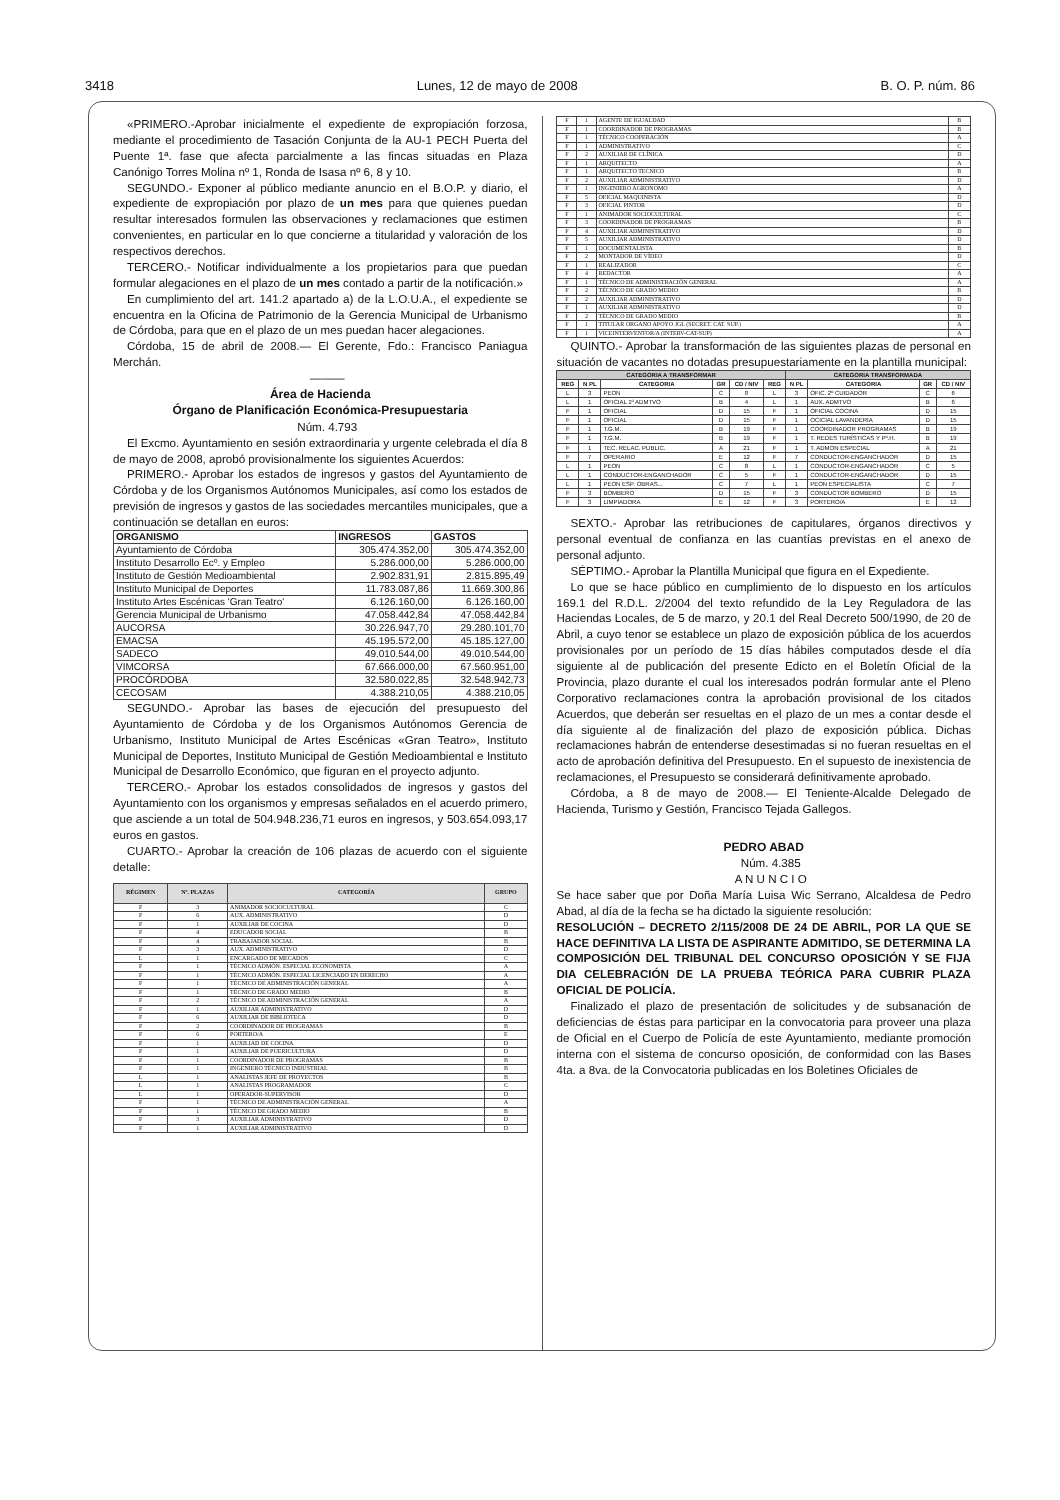3418 Lunes, 12 de mayo de 2008 B. O. P. núm. 86
«PRIMERO.-Aprobar inicialmente el expediente de expropiación forzosa, mediante el procedimiento de Tasación Conjunta de la AU-1 PECH Puerta del Puente 1ª. fase que afecta parcialmente a las fincas situadas en Plaza Canónigo Torres Molina nº 1, Ronda de Isasa nº 6, 8 y 10.
SEGUNDO.- Exponer al público mediante anuncio en el B.O.P. y diario, el expediente de expropiación por plazo de un mes para que quienes puedan resultar interesados formulen las observaciones y reclamaciones que estimen convenientes, en particular en lo que concierne a titularidad y valoración de los respectivos derechos.
TERCERO.- Notificar individualmente a los propietarios para que puedan formular alegaciones en el plazo de un mes contado a partir de la notificación.»
En cumplimiento del art. 141.2 apartado a) de la L.O.U.A., el expediente se encuentra en la Oficina de Patrimonio de la Gerencia Municipal de Urbanismo de Córdoba, para que en el plazo de un mes puedan hacer alegaciones.
Córdoba, 15 de abril de 2008.— El Gerente, Fdo.: Francisco Paniagua Merchán.
———
Área de Hacienda
Órgano de Planificación Económica-Presupuestaria
Núm. 4.793
El Excmo. Ayuntamiento en sesión extraordinaria y urgente celebrada el día 8 de mayo de 2008, aprobó provisionalmente los siguientes Acuerdos:
PRIMERO.- Aprobar los estados de ingresos y gastos del Ayuntamiento de Córdoba y de los Organismos Autónomos Municipales, así como los estados de previsión de ingresos y gastos de las sociedades mercantiles municipales, que a continuación se detallan en euros:
| ORGANISMO | INGRESOS | GASTOS |
| --- | --- | --- |
| Ayuntamiento de Córdoba | 305.474.352,00 | 305.474.352,00 |
| Instituto Desarrollo Ecº. y Empleo | 5.286.000,00 | 5.286.000,00 |
| Instituto de Gestión Medioambiental | 2.902.831,91 | 2.815.895,49 |
| Instituto Municipal de Deportes | 11.783.087,86 | 11.669.300,86 |
| Instituto Artes Escénicas 'Gran Teatro' | 6.126.160,00 | 6.126.160,00 |
| Gerencia Municipal de Urbanismo | 47.058.442,84 | 47.058.442,84 |
| AUCORSA | 30.226.947,70 | 29.280.101,70 |
| EMACSA | 45.195.572,00 | 45.185.127,00 |
| SADECO | 49.010.544,00 | 49.010.544,00 |
| VIMCORSA | 67.666.000,00 | 67.560.951,00 |
| PROCÓRDOBA | 32.580.022,85 | 32.548.942,73 |
| CECOSAM | 4.388.210,05 | 4.388.210,05 |
SEGUNDO.- Aprobar las bases de ejecución del presupuesto del Ayuntamiento de Córdoba y de los Organismos Autónomos Gerencia de Urbanismo, Instituto Municipal de Artes Escénicas «Gran Teatro», Instituto Municipal de Deportes, Instituto Municipal de Gestión Medioambiental e Instituto Municipal de Desarrollo Económico, que figuran en el proyecto adjunto.
TERCERO.- Aprobar los estados consolidados de ingresos y gastos del Ayuntamiento con los organismos y empresas señalados en el acuerdo primero, que asciende a un total de 504.948.236,71 euros en ingresos, y 503.654.093,17 euros en gastos.
CUARTO.- Aprobar la creación de 106 plazas de acuerdo con el siguiente detalle:
| RÉGIMEN | Nº. PLAZAS | CATEGORÍA | GRUPO |
| --- | --- | --- | --- |
| F | 3 | ANIMADOR SOCIOCULTURAL | C |
| F | 6 | AUX. ADMINISTRATIVO | D |
| F | 1 | AUXILIAR DE COCINA | D |
| F | 4 | EDUCADOR SOCIAL | B |
| F | 4 | TRABAJADOR SOCIAL | B |
| F | 3 | AUX. ADMINISTRATIVO | D |
| L | 1 | ENCARGADO DE MECADOS | C |
| F | 1 | TÉCNICO ADMÓN. ESPECIAL ECONOMISTA | A |
| F | 1 | TÉCNICO ADMÓN. ESPECIAL LICENCIADO EN DERECHO | A |
| F | 1 | TÉCNICO DE ADMINISTRACIÓN GENERAL | A |
| F | 1 | TÉCNICO DE GRADO MEDIO | B |
| F | 2 | TÉCNICO DE ADMINISTRACIÓN GENERAL | A |
| F | 1 | AUXILIAR ADMINISTRATIVO | D |
| F | 6 | AUXILIAR DE BIBLIOTECA | D |
| F | 2 | COORDINADOR DE PROGRAMAS | B |
| F | 6 | PORTERO/A | E |
| F | 1 | AUXILIAD DE COCINA | D |
| F | 1 | AUXILIAR DE PUERICULTURA | D |
| F | 1 | COORDINADOR DE PROGRAMAS | B |
| F | 1 | INGENIERO TÉCNICO INDUSTRIAL | B |
| L | 1 | ANALISTAS JEFE DE PROYECTOS | B |
| L | 1 | ANALISTAS PROGRAMADOR | C |
| L | 1 | OPERADOR-SUPERVISOR | D |
| F | 1 | TÉCNICO DE ADMINISTRACIÓN GENERAL | A |
| F | 1 | TÉCNICO DE GRADO MEDIO | B |
| F | 3 | AUXILIAR ADMINISTRATIVO | D |
| F | 1 | AUXILIAR ADMINISTRATIVO | D |
| F | 1 | AGENTE DE IGUALDAD | B |
| F | 1 | COORDINADOR DE PROGRAMAS | B |
| F | 1 | TÉCNICO COOPERACIÓN | A |
| F | 1 | ADMINISTRATIVO | C |
| F | 2 | AUXILIAR DE CLÍNICA | D |
| F | 1 | ARQUITECTO | A |
| F | 1 | ARQUITECTO TECNICO | B |
| F | 2 | AUXILIAR ADMINISTRATIVO | D |
| F | 1 | INGENIERO AGRONOMO | A |
| F | 5 | OFICIAL MAQUINISTA | D |
| F | 3 | OFICIAL PINTOR | D |
| F | 1 | ANIMADOR SOCIOCULTURAL | C |
| F | 3 | COORDINADOR DE PROGRAMAS | B |
| F | 4 | AUXILIAR ADMINISTRATIVO | D |
| F | 5 | AUXILIAR ADMINISTRATIVO | D |
| F | 1 | DOCUMENTALISTA | B |
| F | 2 | MONTADOR DE VÍDEO | D |
| F | 1 | REALIZADOR | C |
| F | 4 | REDACTOR | A |
| F | 1 | TÉCNICO DE ADMINISTRACIÓN GENERAL | A |
| F | 2 | TÉCNICO DE GRADO MEDIO | B |
| F | 2 | AUXILIAR ADMINISTRATIVO | D |
| F | 1 | AUXILIAR ADMINISTRATIVO | D |
| F | 2 | TÉCNICO DE GRADO MEDIO | B |
| F | 1 | TITULAR ORGANO APOYO JGL (SECRET. CAT. SUP.) | A |
| F | 1 | VICEINTERVENTOR/A (INTERV-CAT-SUP) | A |
QUINTO.- Aprobar la transformación de las siguientes plazas de personal en situación de vacantes no dotadas presupuestariamente en la plantilla municipal:
| CATEGORIA A TRANSFORMAR | | | | | | CATEGORIA TRANSFORMADA | | | |
| --- | --- | --- | --- | --- | --- | --- | --- | --- | --- |
| REG | N PL | CATEGORIA | GR | CD / NIV | REG | N PL | CATEGORIA | GR | CD / NIV |
| L | 3 | PEON | C | 8 | L | 3 | OFIC. 2º CUIDADOR | C | 6 |
| L | 1 | OFICIAL 1º ADMTVO | B | 4 | L | 1 | AUX. ADMTVO | B | 6 |
| F | 1 | OFICIAL | D | 15 | F | 1 | OFICIAL COCINA | D | 15 |
| F | 1 | OFICIAL | D | 15 | F | 1 | OCICIAL LAVANDERIA | D | 15 |
| F | 1 | T.G.M. | B | 19 | F | 1 | COORDINADOR PROGRAMAS | B | 19 |
| F | 1 | T.G.M. | B | 19 | F | 1 | T. REDES TURÍSTICAS Y Pº.H. | B | 19 |
| F | 1 | TEC. RELAC. PUBLIC. | A | 21 | F | 1 | T. ADMON ESPECIAL | A | 21 |
| F | 7 | OPERARIO | E | 12 | F | 7 | CONDUCTOR-ENGANCHADOR | D | 15 |
| L | 1 | PEON | C | 8 | L | 1 | CONDUCTOR-ENGANCHADOR | C | 5 |
| L | 1 | CONDUCTOR-ENGANCHADOR | C | 5 | F | 1 | CONDUCTOR-ENGANCHADOR | D | 15 |
| L | 1 | PEON ESP. OBRAS... | C | 7 | L | 1 | PEON ESPECIALISTA | C | 7 |
| F | 3 | BOMBERO | D | 15 | F | 3 | CONDUCTOR BOMBERO | D | 15 |
| F | 3 | LIMPIADORA | E | 12 | F | 3 | PORTERO/A | E | 12 |
SEXTO.- Aprobar las retribuciones de capitulares, órganos directivos y personal eventual de confianza en las cuantías previstas en el anexo de personal adjunto.
SÉPTIMO.- Aprobar la Plantilla Municipal que figura en el Expediente.
Lo que se hace público en cumplimiento de lo dispuesto en los artículos 169.1 del R.D.L. 2/2004 del texto refundido de la Ley Reguladora de las Haciendas Locales, de 5 de marzo, y 20.1 del Real Decreto 500/1990, de 20 de Abril, a cuyo tenor se establece un plazo de exposición pública de los acuerdos provisionales por un período de 15 días hábiles computados desde el día siguiente al de publicación del presente Edicto en el Boletín Oficial de la Provincia, plazo durante el cual los interesados podrán formular ante el Pleno Corporativo reclamaciones contra la aprobación provisional de los citados Acuerdos, que deberán ser resueltas en el plazo de un mes a contar desde el día siguiente al de finalización del plazo de exposición pública. Dichas reclamaciones habrán de entenderse desestimadas si no fueran resueltas en el acto de aprobación definitiva del Presupuesto. En el supuesto de inexistencia de reclamaciones, el Presupuesto se considerará definitivamente aprobado.
Córdoba, a 8 de mayo de 2008.— El Teniente-Alcalde Delegado de Hacienda, Turismo y Gestión, Francisco Tejada Gallegos.
PEDRO ABAD
Núm. 4.385
A N U N C I O
Se hace saber que por Doña María Luisa Wic Serrano, Alcaldesa de Pedro Abad, al día de la fecha se ha dictado la siguiente resolución:
RESOLUCIÓN – DECRETO 2/115/2008 DE 24 DE ABRIL, POR LA QUE SE HACE DEFINITIVA LA LISTA DE ASPIRANTE ADMITIDO, SE DETERMINA LA COMPOSICIÓN DEL TRIBUNAL DEL CONCURSO OPOSICIÓN Y SE FIJA DIA CELEBRACIÓN DE LA PRUEBA TEÓRICA PARA CUBRIR PLAZA OFICIAL DE POLICÍA.
Finalizado el plazo de presentación de solicitudes y de subsanación de deficiencias de éstas para participar en la convocatoria para proveer una plaza de Oficial en el Cuerpo de Policía de este Ayuntamiento, mediante promoción interna con el sistema de concurso oposición, de conformidad con las Bases 4ta. a 8va. de la Convocatoria publicadas en los Boletines Oficiales de